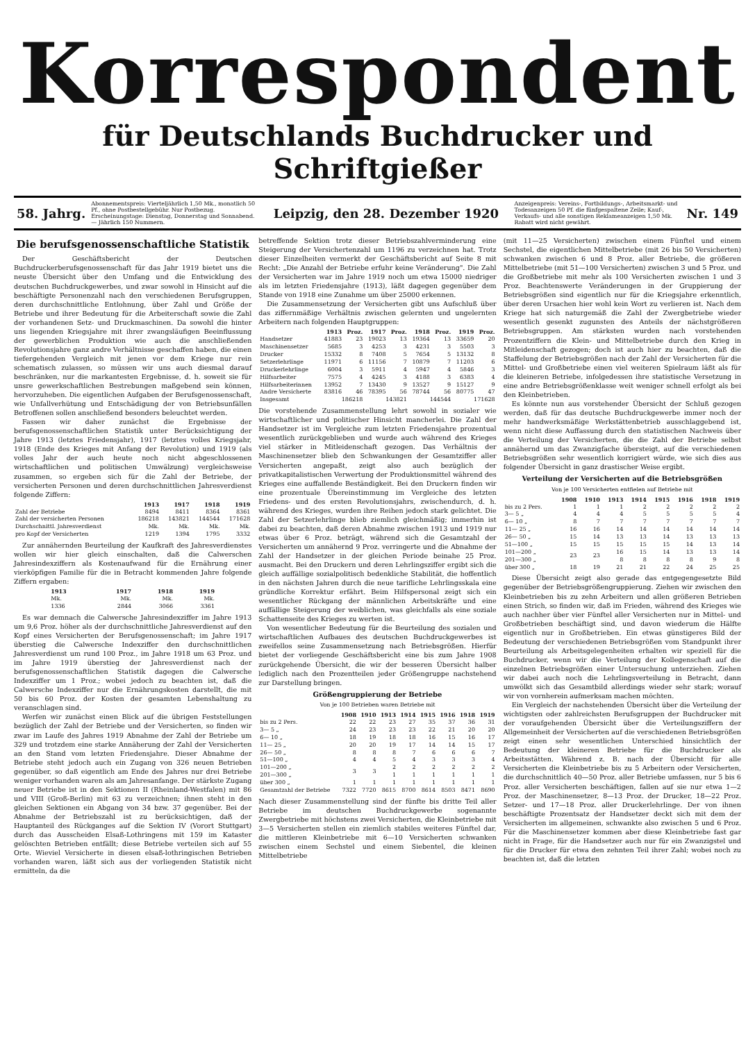Korrespondent
für Deutschlands Buchdrucker und Schriftgießer
58. Jahrg.
Abonnementspreis: Vierteljährlich 1,50 Mk., monatlich 50 Pf., ohne Postbestellgebühr. Nur Postbezug. Erscheinungstage: Dienstag, Donnerstag und Sonnabend. — Jährlich 150 Nummern.
Leipzig, den 28. Dezember 1920
Anzeigenpreis: Vereins-, Fortbildungs-, Arbeitsmarkt- und Todesanzeigen 50 Pf. die fünfgespaltene Zeile; Kauf-, Verkaufs- und alle sonstigen Reklameanzeigen 1,50 Mk. Rabatt wird nicht gewährt.
Nr. 149
Die berufsgenossenschaftliche Statistik
Der Geschäftsbericht der Deutschen Buchdruckerberufsgenossenschaft für das Jahr 1919 bietet uns die neuste Übersicht über den Umfang und die Entwicklung des deutschen Buchdruckgewerbes, und zwar sowohl in Hinsicht auf die beschäftigte Personenzahl nach den verschiedenen Berufsgruppen, deren durchschnittliche Entlohnung, über Zahl und Größe der Betriebe und ihrer Bedeutung für die Arbeiterschaft sowie die Zahl der vorhandenen Setz- und Druckmaschinen. Da sowohl die hinter uns liegenden Kriegsjahre mit ihrer zwangsläufigen Beeinflussung der gewerblichen Produktion wie auch die anschließenden Revolutionsjahre ganz andre Verhältnisse geschaffen haben, die einen tiefergehenden Vergleich mit jenen vor dem Kriege nur rein schematisch zulassen, so müssen wir uns auch diesmal darauf beschränken, nur die markantesten Ergebnisse, d. h. soweit sie für unsre gewerkschaftlichen Bestrebungen maßgebend sein können, hervorzuheben. Die eigentlichen Aufgaben der Berufsgenossenschaft, wie Unfallverhütung und Entschädigung der von Betriebsunfällen Betroffenen sollen anschließend besonders beleuchtet werden.
Fassen wir daher zunächst die Ergebnisse der berufsgenossenschaftlichen Statistik unter Berücksichtigung der Jahre 1913 (letztes Friedensjahr), 1917 (letztes volles Kriegsjahr, 1918 (Ende des Krieges mit Anfang der Revolution) und 1919 (als volles Jahr der auch heute noch nicht abgeschlossenen wirtschaftlichen und politischen Umwälzung) vergleichsweise zusammen, so ergeben sich für die Zahl der Betriebe, der versicherten Personen und deren durchschnittlichen Jahresverdienst folgende Ziffern:
| | 1913 | 1917 | 1918 | 1919 |
| --- | --- | --- | --- | --- |
| Zahl der Betriebe | 8494 | 8411 | 8364 | 8361 |
| Zahl der versicherten Personen | 186218 | 143821 | 144544 | 171628 |
| Durchschnittl. Jahresverdienst | Mk. | Mk. | Mk. | Mk. |
| pro Kopf der Versicherten | 1219 | 1394 | 1795 | 3332 |
Zur annähernden Beurteilung der Kaufkraft des Jahresverdienstes wollen wir hier gleich einschalten, daß die Calwerschen Jahresindexziffern als Kostenaufwand für die Ernährung einer vierköpfigen Familie für die in Betracht kommenden Jahre folgende Ziffern ergaben:
| 1913 | 1917 | 1918 | 1919 |
| --- | --- | --- | --- |
| Mk. | Mk. | Mk. | Mk. |
| 1336 | 2844 | 3066 | 3361 |
Es war demnach die Calwersche Jahresindexziffer im Jahre 1913 um 9,6 Proz. höher als der durchschnittliche Jahresverdienst auf den Kopf eines Versicherten der Berufsgenossenschaft; im Jahre 1917 überstieg die Calwersche Indexziffer den durchschnittlichen Jahresverdienst um rund 100 Proz., im Jahre 1918 um 63 Proz. und im Jahre 1919 überstieg der Jahresverdienst nach der berufsgenossenschaftlichen Statistik dagegen die Calwersche Indexziffer um 1 Proz.; wobei jedoch zu beachten ist, daß die Calwersche Indexziffer nur die Ernährungskosten darstellt, die mit 50 bis 60 Proz. der Kosten der gesamten Lebenshaltung zu veranschlagen sind.
Werfen wir zunächst einen Blick auf die übrigen Feststellungen bezüglich der Zahl der Betriebe und der Versicherten, so finden wir zwar im Laufe des Jahres 1919 Abnahme der Zahl der Betriebe um 329 und trotzdem eine starke Annäherung der Zahl der Versicherten an den Stand vom letzten Friedensjahre. Dieser Abnahme der Betriebe steht jedoch auch ein Zugang von 326 neuen Betrieben gegenüber, so daß eigentlich am Ende des Jahres nur drei Betriebe weniger vorhanden waren als am Jahresanfange. Der stärkste Zugang neuer Betriebe ist in den Sektionen II (Rheinland-Westfalen) mit 86 und VIII (Groß-Berlin) mit 63 zu verzeichnen; ihnen steht in den gleichen Sektionen ein Abgang von 34 bzw. 37 gegenüber. Bei der Abnahme der Betriebszahl ist zu berücksichtigen, daß der Hauptanteil des Rückganges auf die Sektion IV (Vorort Stuttgart) durch das Ausscheiden Elsaß-Lothringens mit 159 im Kataster gelöschten Betrieben entfällt; diese Betriebe verteilen sich auf 55 Orte. Wieviel Versicherte in diesen elsaß-lothringischen Betrieben vorhanden waren, läßt sich aus der vorliegenden Statistik nicht ermitteln, da die
betreffende Sektion trotz dieser Betriebszahlverminderung eine Steigerung der Versichertenzahl um 1196 zu verzeichnen hat. Trotz dieser Einzelheiten vermerkt der Geschäftsbericht auf Seite 8 mit Recht: „Die Anzahl der Betriebe erfuhr keine Veränderung". Die Zahl der Versicherten war im Jahre 1919 noch um etwa 15000 niedriger als im letzten Friedensjahre (1913), läßt dagegen gegenüber dem Stande von 1918 eine Zunahme um über 25000 erkennen.
Die Zusammensetzung der Versicherten gibt uns Aufschluß über das ziffernmäßige Verhältnis zwischen gelernten und ungelernten Arbeitern nach folgenden Hauptgruppen:
| | 1913 | Proz. | 1917 | Proz. | 1918 | Proz. | 1919 | Proz. |
| --- | --- | --- | --- | --- | --- | --- | --- | --- |
| Handsetzer | 41883 | 23 | 19023 | 13 | 19364 | 13 | 33659 | 20 |
| Maschinensetzer | 5685 | 3 | 4253 | 3 | 4231 | 3 | 5503 | 3 |
| Drucker | 15332 | 8 | 7408 | 5 | 7654 | 5 | 13132 | 8 |
| Setzerlehrlinge | 11971 | 6 | 11156 | 7 | 10879 | 7 | 11203 | 6 |
| Druckerlehrlinge | 6004 | 3 | 5911 | 4 | 5947 | 4 | 5846 | 3 |
| Hilfsarbeiter | 7575 | 4 | 4245 | 3 | 4188 | 3 | 6383 | 4 |
| Hilfsarbeiterinnen | 13952 | 7 | 13430 | 9 | 13527 | 9 | 15127 | 9 |
| Andre Versicherte | 83816 | 46 | 78395 | 56 | 78744 | 56 | 80775 | 47 |
| Insgesamt | 186218 | | 143821 | | 144544 | | 171628 | |
Die vorstehende Zusammenstellung lehrt sowohl in sozialer wie wirtschaftlicher und politischer Hinsicht mancherlei. Die Zahl der Handsetzer ist im Vergleiche zum letzten Friedensjahre prozentual wesentlich zurückgeblieben und wurde auch während des Krieges viel stärker in Mitleidenschaft gezogen. Das Verhältnis der Maschinensetzer blieb den Schwankungen der Gesamtziffer aller Versicherten angepaßt, zeigt also auch bezüglich der privatkapitalistischen Verwertung der Produktionsmittel während des Krieges eine auffallende Beständigkeit. Bei den Druckern finden wir eine prozentuale Übereinstimmung im Vergleiche des letzten Friedens- und des ersten Revolutionsjahrs, zwischendurch, d. h. während des Krieges, wurden ihre Reihen jedoch stark gelichtet. Die Zahl der Setzerlehrlinge blieb ziemlich gleichmäßig; immerhin ist dabei zu beachten, daß deren Abnahme zwischen 1913 und 1919 nur etwas über 6 Proz. beträgt, während sich die Gesamtzahl der Versicherten um annähernd 9 Proz. verringerte und die Abnahme der Zahl der Handsetzer in der gleichen Periode beinahe 25 Proz. ausmacht. Bei den Druckern und deren Lehrlingsziffer ergibt sich die gleich auffällige sozialpolitisch bedenkliche Stabilität, die hoffentlich in den nächsten Jahren durch die neue tarifliche Lehrlingsskala eine gründliche Korrektur erfährt. Beim Hilfspersonal zeigt sich ein wesentlicher Rückgang der männlichen Arbeitskräfte und eine auffällige Steigerung der weiblichen, was gleichfalls als eine soziale Schattenseite des Krieges zu werten ist.
Von wesentlicher Bedeutung für die Beurteilung des sozialen und wirtschaftlichen Aufbaues des deutschen Buchdruckgewerbes ist zweifellos seine Zusammensetzung nach Betriebsgrößen. Hierfür bietet der vorliegende Geschäftsbericht eine bis zum Jahre 1908 zurückgehende Übersicht, die wir der besseren Übersicht halber lediglich nach den Prozentteilen jeder Größengruppe nachstehend zur Darstellung bringen.
Größengruppierung der Betriebe
Von je 100 Betrieben waren Betriebe mit
| | 1908 | 1910 | 1913 | 1914 | 1915 | 1916 | 1918 | 1919 |
| --- | --- | --- | --- | --- | --- | --- | --- | --- |
| bis zu 2 Pers. | 22 | 22 | 23 | 27 | 35 | 37 | 36 | 31 |
| 3— 5 „ | 24 | 23 | 23 | 23 | 22 | 21 | 20 | 20 |
| 6— 10 „ | 18 | 19 | 18 | 18 | 16 | 15 | 16 | 17 |
| 11— 25 „ | 20 | 20 | 19 | 17 | 14 | 14 | 15 | 17 |
| 26— 50 „ | 8 | 8 | 8 | 7 | 6 | 6 | 6 | 7 |
| 51—100 „ | 4 | 4 | 5 | 4 | 3 | 3 | 3 | 4 |
| 101—200 „ | 3 | 3 | 2 | 2 | 2 | 2 | 2 | 2 |
| 201—300 „ | | | 1 | 1 | 1 | 1 | 1 | 1 |
| über 300 „ | 1 | 1 | 1 | 1 | 1 | 1 | 1 | 1 |
| Gesamtzahl der Betriebe | 7322 | 7720 | 8615 | 8700 | 8614 | 8503 | 8471 | 8690 |
Nach dieser Zusammenstellung sind der fünfte bis dritte Teil aller Betriebe im deutschen Buchdruckgewerbe sogenannte Zwergbetriebe mit höchstens zwei Versicherten, die Kleinbetriebe mit 3—5 Versicherten stellen ein ziemlich stabiles weiteres Fünftel dar, die mittleren Kleinbetriebe mit 6—10 Versicherten schwanken zwischen einem Sechstel und einem Siebentel, die kleinen Mittelbetriebe
(mit 11—25 Versicherten) zwischen einem Fünftel und einem Sechstel, die eigentlichen Mittelbetriebe (mit 26 bis 50 Versicherten) schwanken zwischen 6 und 8 Proz. aller Betriebe, die größeren Mittelbetriebe (mit 51—100 Versicherten) zwischen 3 und 5 Proz. und die Großbetriebe mit mehr als 100 Versicherten zwischen 1 und 3 Proz. Beachtenswerte Veränderungen in der Gruppierung der Betriebsgrößen sind eigentlich nur für die Kriegsjahre erkenntlich, über deren Ursachen hier wohl kein Wort zu verlieren ist. Nach dem Kriege hat sich naturgemäß die Zahl der Zwergbetriebe wieder wesentlich gesenkt zugunsten des Anteils der nächstgrößeren Betriebsgruppen. Am stärksten wurden nach vorstehenden Prozentziffern die Klein- und Mittelbetriebe durch den Krieg in Mitleidenschaft gezogen; doch ist auch hier zu beachten, daß die Staffelung der Betriebsgrößen nach der Zahl der Versicherten für die Mittel- und Großbetriebe einen viel weiteren Spielraum läßt als für die kleineren Betriebe, infolgedessen ihre statistische Versetzung in eine andre Betriebsgrößenklasse weit weniger schnell erfolgt als bei den Kleinbetrieben.
Es könnte nun aus vorstehender Übersicht der Schluß gezogen werden, daß für das deutsche Buchdruckgewerbe immer noch der mehr handwerksmäßige Werkstättenbetrieb ausschlaggebend ist, wenn nicht diese Auffassung durch den statistischen Nachweis über die Verteilung der Versicherten, die die Zahl der Betriebe selbst annähernd um das Zwanzigfache übersteigt, auf die verschiedenen Betriebsgrößen sehr wesentlich korrigiert würde, wie sich dies aus folgender Übersicht in ganz drastischer Weise ergibt.
Verteilung der Versicherten auf die Betriebsgrößen
Von je 100 Versicherten entfielen auf Betriebe mit
| | 1908 | 1910 | 1913 | 1914 | 1915 | 1916 | 1918 | 1919 |
| --- | --- | --- | --- | --- | --- | --- | --- | --- |
| bis zu 2 Pers. | 1 | 1 | 1 | 2 | 2 | 2 | 2 | 2 |
| 3— 5 „ | 4 | 4 | 4 | 5 | 5 | 5 | 5 | 4 |
| 6— 10 „ | 8 | 7 | 7 | 7 | 7 | 7 | 7 | 7 |
| 11— 25 „ | 16 | 16 | 14 | 14 | 14 | 14 | 14 | 14 |
| 26— 50 „ | 15 | 14 | 13 | 13 | 14 | 13 | 13 | 13 |
| 51—100 „ | 15 | 15 | 15 | 15 | 15 | 14 | 13 | 14 |
| 101—200 „ | 23 | 23 | 16 | 15 | 14 | 13 | 13 | 14 |
| 201—300 „ | | | 8 | 8 | 8 | 8 | 9 | 8 |
| über 300 „ | 18 | 19 | 21 | 21 | 22 | 24 | 25 | 25 |
Diese Übersicht zeigt also gerade das entgegengesetzte Bild gegenüber der Betriebsgrößengruppierung. Ziehen wir zwischen den Kleinbetrieben bis zu zehn Arbeitern und allen größeren Betrieben einen Strich, so finden wir, daß im Frieden, während des Krieges wie auch nachher über vier Fünftel aller Versicherten nur in Mittel- und Großbetrieben beschäftigt sind, und davon wiederum die Hälfte eigentlich nur in Großbetrieben. Ein etwas günstigeres Bild der Bedeutung der verschiedenen Betriebsgrößen vom Standpunkt ihrer Beurteilung als Arbeitsgelegenheiten erhalten wir speziell für die Buchdrucker, wenn wir die Verteilung der Kollegenschaft auf die einzelnen Betriebsgrößen einer Untersuchung unterziehen. Ziehen wir dabei auch noch die Lehrlingsverteilung in Betracht, dann umwölkt sich das Gesamtbild allerdings wieder sehr stark; worauf wir von vornherein aufmerksam machen möchten.
Ein Vergleich der nachstehenden Übersicht über die Verteilung der wichtigsten oder zahlreichsten Berufsgruppen der Buchdrucker mit der voraufgehenden Übersicht über die Verteilungsziffern der Allgemeinheit der Versicherten auf die verschiedenen Betriebsgrößen zeigt einen sehr wesentlichen Unterschied hinsichtlich der Bedeutung der kleineren Betriebe für die Buchdrucker als Arbeitsstätten. Während z. B. nach der Übersicht für alle Versicherten die Kleinbetriebe bis zu 5 Arbeitern oder Versicherten, die durchschnittlich 40—50 Proz. aller Betriebe umfassen, nur 5 bis 6 Proz. aller Versicherten beschäftigen, fallen auf sie nur etwa 1—2 Proz. der Maschinensetzer, 8—13 Proz. der Drucker, 18—22 Proz. Setzer- und 17—18 Proz. aller Druckerlehrlinge. Der von ihnen beschäftigte Prozentsatz der Handsetzer deckt sich mit dem der Versicherten im allgemeinen, schwankte also zwischen 5 und 6 Proz. Für die Maschinensetzer kommen aber diese Kleinbetriebe fast gar nicht in Frage, für die Handsetzer auch nur für ein Zwanzigstel und für die Drucker für etwa den zehnten Teil ihrer Zahl; wobei noch zu beachten ist, daß die letzten